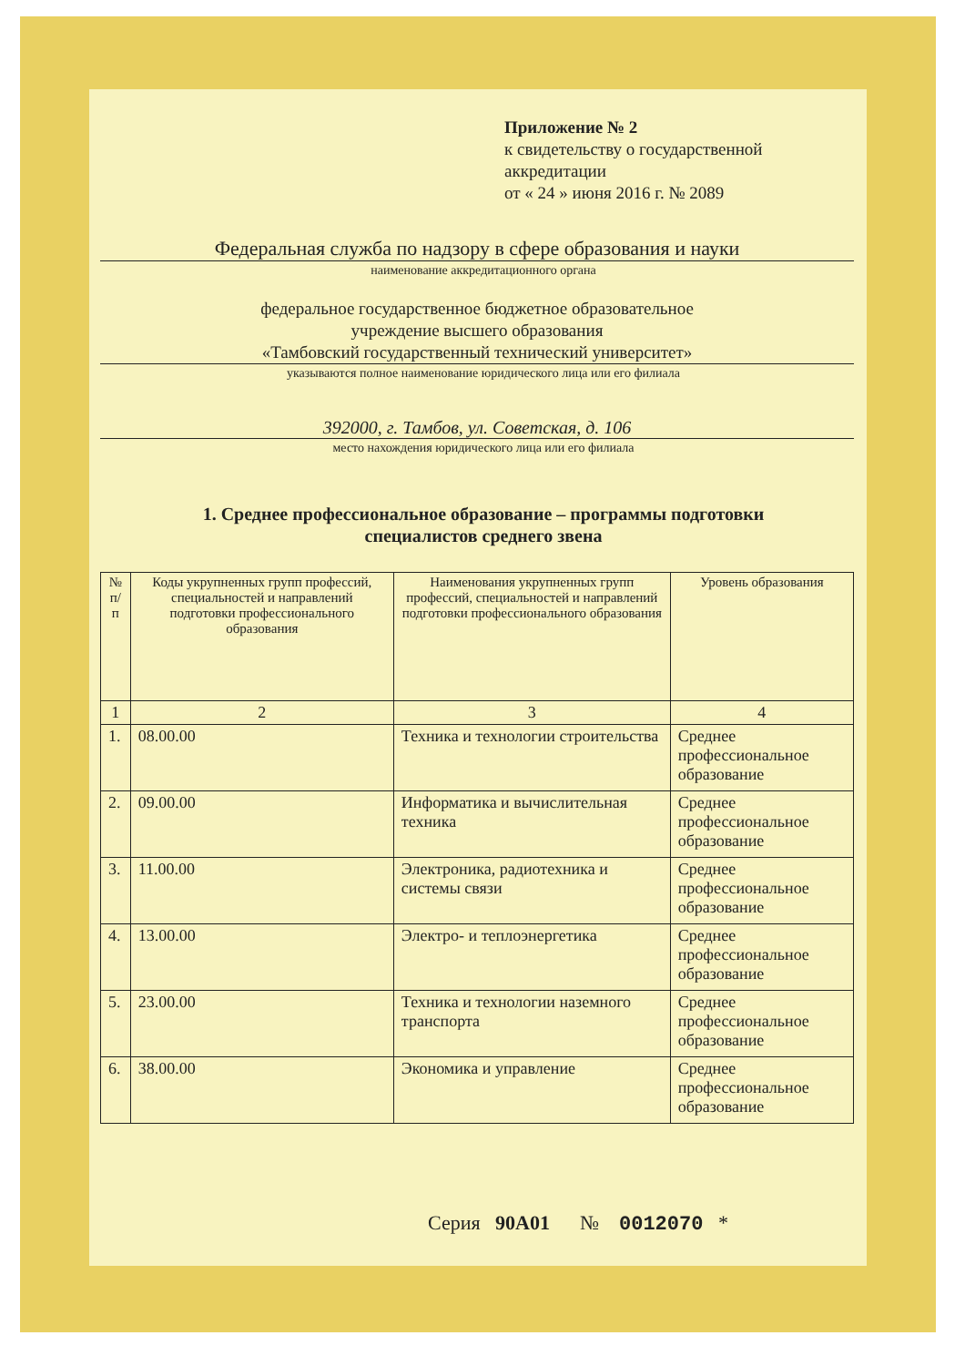Приложение № 2
к свидетельству о государственной
аккредитации
от « 24 » июня 2016 г. № 2089
Федеральная служба по надзору в сфере образования и науки
наименование аккредитационного органа
федеральное государственное бюджетное образовательное
учреждение высшего образования
«Тамбовский государственный технический университет»
указываются полное наименование юридического лица или его филиала
392000, г. Тамбов, ул. Советская, д. 106
место нахождения юридического лица или его филиала
1. Среднее профессиональное образование – программы подготовки
специалистов среднего звена
| № п/п | Коды укрупненных групп профессий, специальностей и направлений подготовки профессионального образования | Наименования укрупненных групп профессий, специальностей и направлений подготовки профессионального образования | Уровень образования |
| --- | --- | --- | --- |
| 1 | 2 | 3 | 4 |
| 1. | 08.00.00 | Техника и технологии строительства | Среднее профессиональное образование |
| 2. | 09.00.00 | Информатика и вычислительная техника | Среднее профессиональное образование |
| 3. | 11.00.00 | Электроника, радиотехника и системы связи | Среднее профессиональное образование |
| 4. | 13.00.00 | Электро- и теплоэнергетика | Среднее профессиональное образование |
| 5. | 23.00.00 | Техника и технологии наземного транспорта | Среднее профессиональное образование |
| 6. | 38.00.00 | Экономика и управление | Среднее профессиональное образование |
Серия 90А01 № 0012070 *